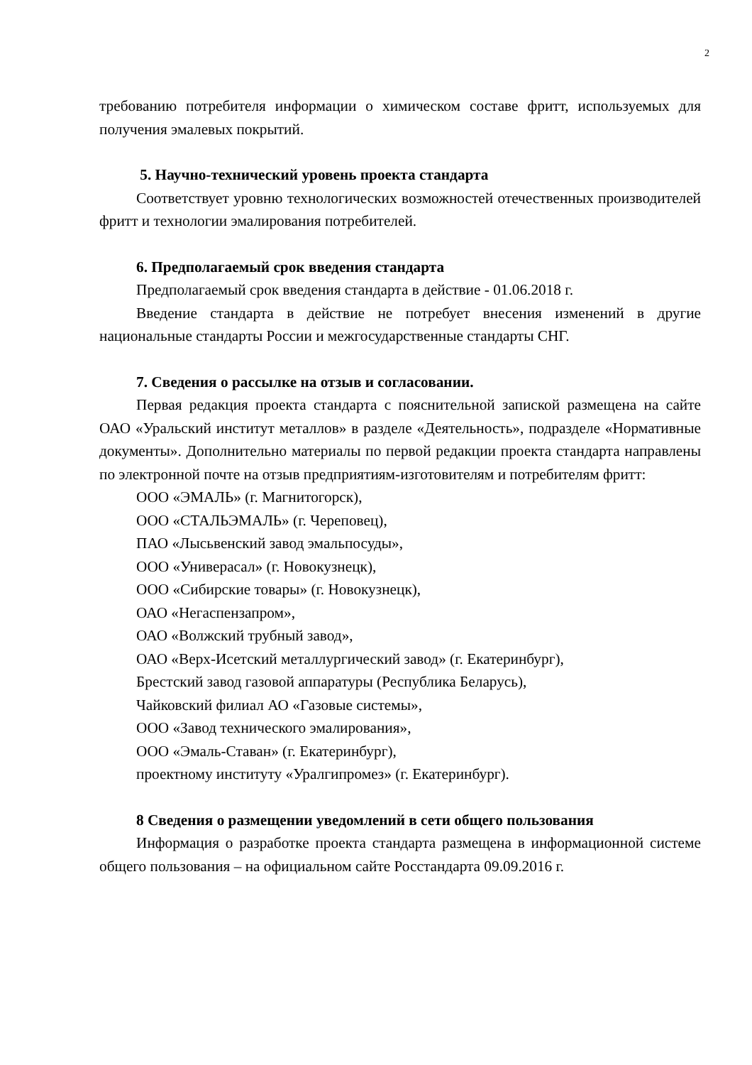2
требованию потребителя информации о химическом составе фритт, используемых для получения эмалевых покрытий.
5. Научно-технический уровень проекта стандарта
Соответствует уровню технологических возможностей отечественных производителей фритт и технологии эмалирования потребителей.
6. Предполагаемый срок введения стандарта
Предполагаемый срок введения стандарта в действие - 01.06.2018 г.
Введение стандарта в действие не потребует внесения изменений в другие национальные стандарты России и межгосударственные стандарты СНГ.
7. Сведения о рассылке на отзыв и согласовании.
Первая редакция проекта стандарта с пояснительной запиской размещена на сайте ОАО «Уральский институт металлов» в разделе «Деятельность», подразделе «Нормативные документы». Дополнительно материалы по первой редакции проекта стандарта направлены по электронной почте на отзыв предприятиям-изготовителям и потребителям фритт:
ООО «ЭМАЛЬ» (г. Магнитогорск),
ООО «СТАЛЬЭМАЛЬ» (г. Череповец),
ПАО «Лысьвенский завод эмальпосуды»,
ООО «Универасал» (г. Новокузнецк),
ООО «Сибирские товары» (г. Новокузнецк),
ОАО «Негаспензапром»,
ОАО «Волжский трубный завод»,
ОАО «Верх-Исетский металлургический завод» (г. Екатеринбург),
Брестский завод газовой аппаратуры (Республика Беларусь),
Чайковский филиал АО «Газовые системы»,
ООО «Завод технического эмалирования»,
ООО «Эмаль-Ставан» (г. Екатеринбург),
проектному институту «Уралгипромез» (г. Екатеринбург).
8 Сведения о размещении уведомлений в сети общего пользования
Информация о разработке проекта стандарта размещена в информационной системе общего пользования – на официальном сайте Росстандарта 09.09.2016 г.